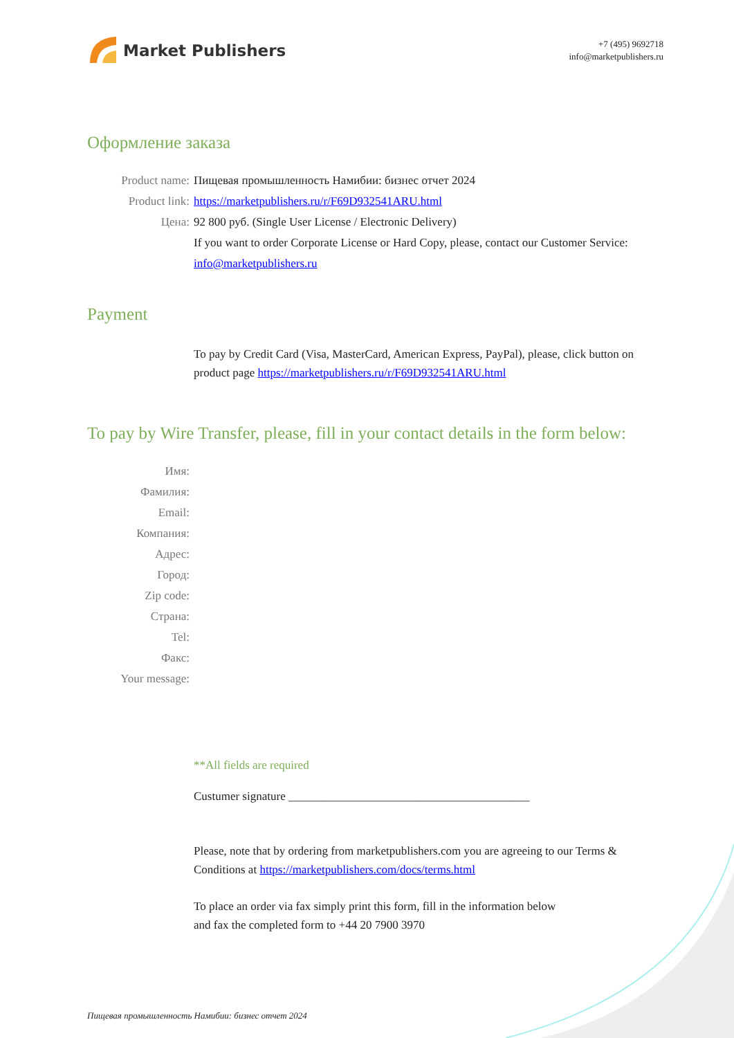Market Publishers
+7 (495) 9692718
info@marketpublishers.ru
Оформление заказа
Product name: Пищевая промышленность Намибии: бизнес отчет 2024
Product link: https://marketpublishers.ru/r/F69D932541ARU.html
Цена: 92 800 руб. (Single User License / Electronic Delivery)
If you want to order Corporate License or Hard Copy, please, contact our Customer Service:
info@marketpublishers.ru
Payment
To pay by Credit Card (Visa, MasterCard, American Express, PayPal), please, click button on product page https://marketpublishers.ru/r/F69D932541ARU.html
To pay by Wire Transfer, please, fill in your contact details in the form below:
Имя:
Фамилия:
Email:
Компания:
Адрес:
Город:
Zip code:
Страна:
Tel:
Факс:
Your message:
**All fields are required
Custumer signature _________________________________________
Please, note that by ordering from marketpublishers.com you are agreeing to our Terms & Conditions at https://marketpublishers.com/docs/terms.html
To place an order via fax simply print this form, fill in the information below
and fax the completed form to +44 20 7900 3970
Пищевая промышленность Намибии: бизнес отчет 2024